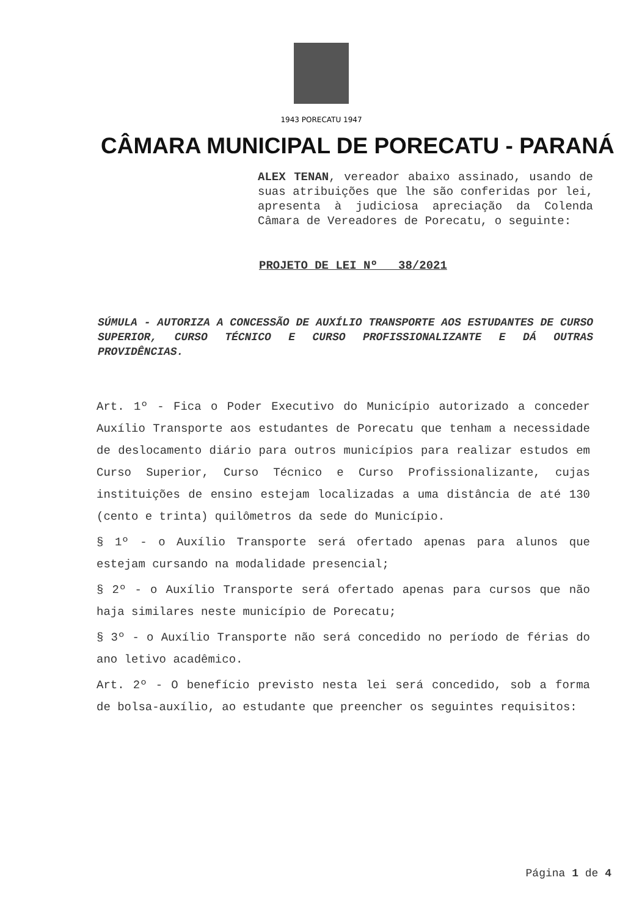1943 PORECATU 1947
CÂMARA MUNICIPAL DE PORECATU - PARANÁ
ALEX TENAN, vereador abaixo assinado, usando de suas atribuições que lhe são conferidas por lei, apresenta à judiciosa apreciação da Colenda Câmara de Vereadores de Porecatu, o seguinte:
PROJETO DE LEI Nº 38/2021
SÚMULA - AUTORIZA A CONCESSÃO DE AUXÍLIO TRANSPORTE AOS ESTUDANTES DE CURSO SUPERIOR, CURSO TÉCNICO E CURSO PROFISSIONALIZANTE E DÁ OUTRAS PROVIDÊNCIAS.
Art. 1º - Fica o Poder Executivo do Município autorizado a conceder Auxílio Transporte aos estudantes de Porecatu que tenham a necessidade de deslocamento diário para outros municípios para realizar estudos em Curso Superior, Curso Técnico e Curso Profissionalizante, cujas instituições de ensino estejam localizadas a uma distância de até 130 (cento e trinta) quilômetros da sede do Município.
§ 1º - o Auxílio Transporte será ofertado apenas para alunos que estejam cursando na modalidade presencial;
§ 2º - o Auxílio Transporte será ofertado apenas para cursos que não haja similares neste município de Porecatu;
§ 3º - o Auxílio Transporte não será concedido no período de férias do ano letivo acadêmico.
Art. 2º - O benefício previsto nesta lei será concedido, sob a forma de bolsa-auxílio, ao estudante que preencher os seguintes requisitos:
Página 1 de 4